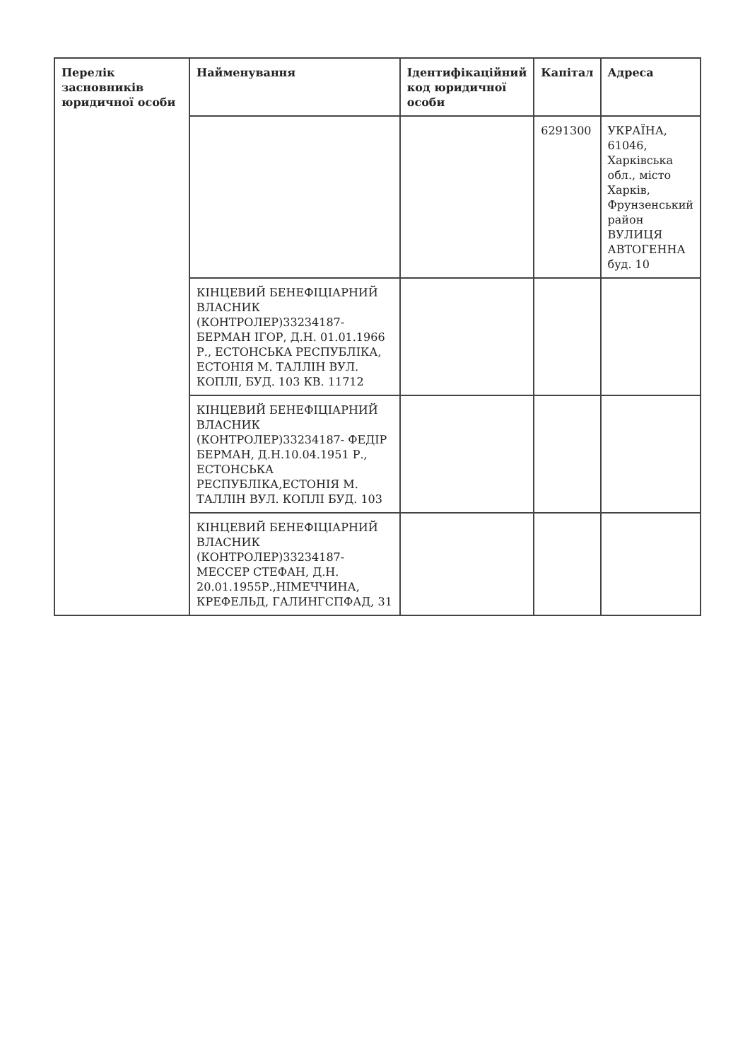| Перелік засновників юридичної особи | Найменування | Ідентифікаційний код юридичної особи | Капітал | Адреса |
| --- | --- | --- | --- | --- |
| | | | 6291300 | УКРАЇНА, 61046, Харківська обл., місто Харків, Фрунзенський район ВУЛИЦЯ АВТОГЕННА буд. 10 |
| | КІНЦЕВИЙ БЕНЕФІЦІАРНИЙ ВЛАСНИК (КОНТРОЛЕР)33234187-БЕРМАН ІГОР, Д.Н. 01.01.1966 Р., ЕСТОНСЬКА РЕСПУБЛІКА, ЕСТОНІЯ М. ТАЛЛІН ВУЛ. КОПЛІ, БУД. 103 КВ. 11712 | | | |
| | КІНЦЕВИЙ БЕНЕФІЦІАРНИЙ ВЛАСНИК (КОНТРОЛЕР)33234187- ФЕДІР БЕРМАН, Д.Н.10.04.1951 Р., ЕСТОНСЬКА РЕСПУБЛІКА,ЕСТОНІЯ М. ТАЛЛІН ВУЛ. КОПЛІ БУД. 103 | | | |
| | КІНЦЕВИЙ БЕНЕФІЦІАРНИЙ ВЛАСНИК (КОНТРОЛЕР)33234187-МЕССЕР СТЕФАН, Д.Н. 20.01.1955Р.,НІМЕЧЧИНА, КРЕФЕЛЬД, ГАЛИНГСПФАД, 31 | | | |